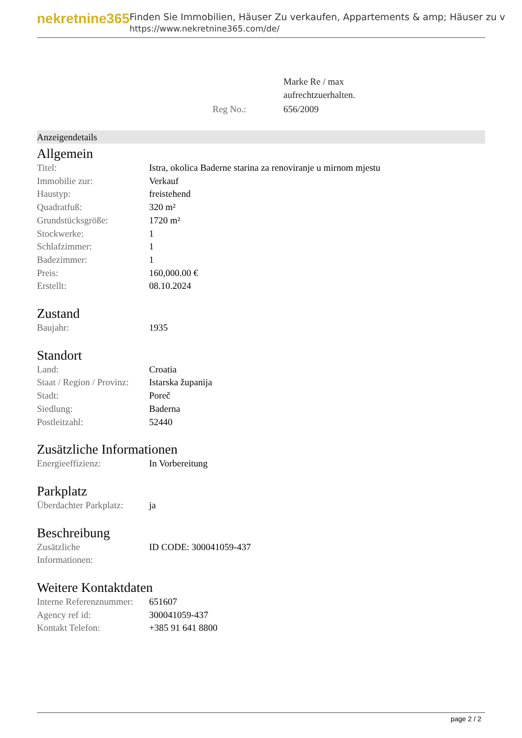nekretnine365
Finden Sie Immobilien, Häuser Zu verkaufen, Appartements & amp; Häuser zu v
https://www.nekretnine365.com/de/
| | Marke Re / max aufrechtzuerhalten. |
| Reg No.: | 656/2009 |
Anzeigendetails
Allgemein
| Titel: | Istra, okolica Baderne starina za renoviranje u mirnom mjestu |
| Immobilie zur: | Verkauf |
| Haustyp: | freistehend |
| Quadratfuß: | 320 m² |
| Grundstücksgröße: | 1720 m² |
| Stockwerke: | 1 |
| Schlafzimmer: | 1 |
| Badezimmer: | 1 |
| Preis: | 160,000.00 € |
| Erstellt: | 08.10.2024 |
Zustand
| Baujahr: | 1935 |
Standort
| Land: | Croatia |
| Staat / Region / Provinz: | Istarska županija |
| Stadt: | Poreč |
| Siedlung: | Baderna |
| Postleitzahl: | 52440 |
Zusätzliche Informationen
| Energieeffizienz: | In Vorbereitung |
Parkplatz
| Überdachter Parkplatz: | ja |
Beschreibung
| Zusätzliche Informationen: | ID CODE: 300041059-437 |
Weitere Kontaktdaten
| Interne Referenznummer: | 651607 |
| Agency ref id: | 300041059-437 |
| Kontakt Telefon: | +385 91 641 8800 |
page 2 / 2